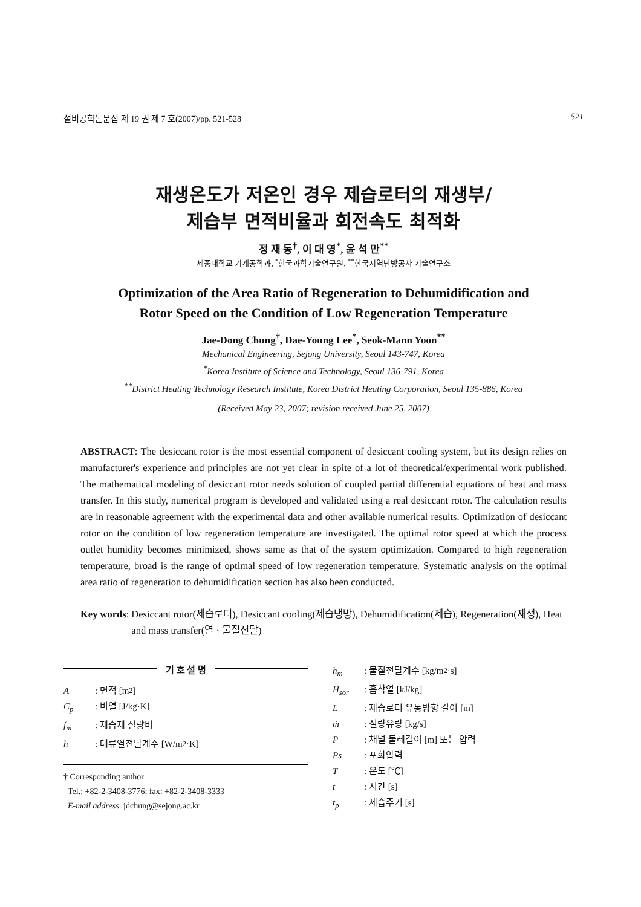설비공학논문집 제 19 권 제 7 호(2007)/pp. 521-528 521
재생온도가 저온인 경우 제습로터의 재생부/
제습부 면적비율과 회전속도 최적화
정 재 동<sup>†</sup>, 이 대 영<sup>*</sup>, 윤 석 만<sup>**</sup>
세종대학교 기계공학과, <sup>*</sup>한국과학기술연구원, <sup>**</sup>한국지역난방공사 기술연구소
Optimization of the Area Ratio of Regeneration to Dehumidification and
Rotor Speed on the Condition of Low Regeneration Temperature
Jae-Dong Chung<sup>†</sup>, Dae-Young Lee<sup>*</sup>, Seok-Mann Yoon<sup>**</sup>
Mechanical Engineering, Sejong University, Seoul 143-747, Korea
<sup>*</sup> Korea Institute of Science and Technology, Seoul 136-791, Korea
<sup>**</sup> District Heating Technology Research Institute, Korea District Heating Corporation, Seoul 135-886, Korea
(Received May 23, 2007; revision received June 25, 2007)
ABSTRACT: The desiccant rotor is the most essential component of desiccant cooling system, but its design relies on manufacturer's experience and principles are not yet clear in spite of a lot of theoretical/experimental work published. The mathematical modeling of desiccant rotor needs solution of coupled partial differential equations of heat and mass transfer. In this study, numerical program is developed and validated using a real desiccant rotor. The calculation results are in reasonable agreement with the experimental data and other available numerical results. Optimization of desiccant rotor on the condition of low regeneration temperature are investigated. The optimal rotor speed at which the process outlet humidity becomes minimized, shows same as that of the system optimization. Compared to high regeneration temperature, broad is the range of optimal speed of low regeneration temperature. Systematic analysis on the optimal area ratio of regeneration to dehumidification section has also been conducted.
Key words: Desiccant rotor(제습로터), Desiccant cooling(제습냉방), Dehumidification(제습), Regeneration(재생), Heat and mass transfer(열 · 물질전달)
기 호 설 명
A: 면적 [m<sup>2</sup>]
C<sub>p</sub>: 비열 [J/kg·K]
f<sub>m</sub>: 제습제 질량비
h: 대류열전달계수 [W/m<sup>2</sup>·K]
† Corresponding author
Tel.: +82-2-3408-3776; fax: +82-2-3408-3333
E-mail address: jdchung@sejong.ac.kr
h<sub>m</sub>: 물질전달계수 [kg/m<sup>2</sup>·s]
H<sub>sor</sub>: 흡착열 [kJ/kg]
L: 제습로터 유동방향 길이 [m]
ṁ: 질량유량 [kg/s]
P: 채널 둘레길이 [m] 또는 압력
Ps: 포화압력
T: 온도 [℃]
t: 시간 [s]
t<sub>p</sub>: 제습주기 [s]